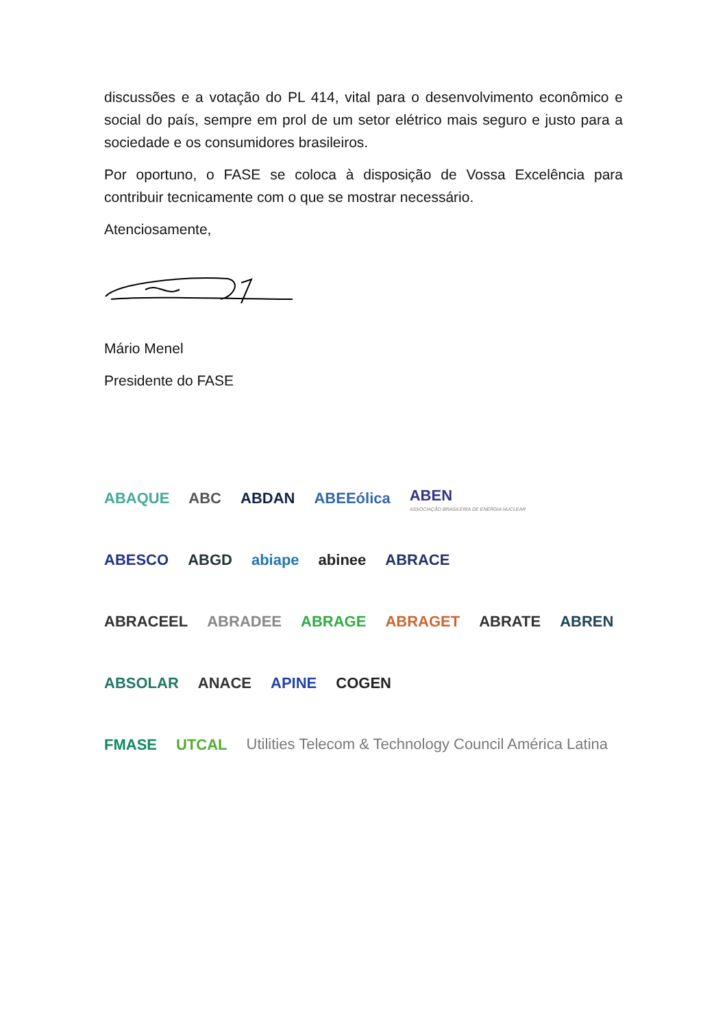discussões e a votação do PL 414, vital para o desenvolvimento econômico e social do país, sempre em prol de um setor elétrico mais seguro e justo para a sociedade e os consumidores brasileiros.
Por oportuno, o FASE se coloca à disposição de Vossa Excelência para contribuir tecnicamente com o que se mostrar necessário.
Atenciosamente,
Mário Menel
Presidente do FASE
ABAQUE ABC ABDAN ABEEólica ABEN
ASSOCIAÇÃO BRASILEIRA DE ENERGIA NUCLEAR
ABESCO ABGD abiape abinee ABRACE
ABRACEEL ABRADEE ABRAGE ABRAGET ABRATE ABREN
ABSOLAR ANACE APINE COGEN
FMASE UTCAL Utilities Telecom & Technology Council América Latina